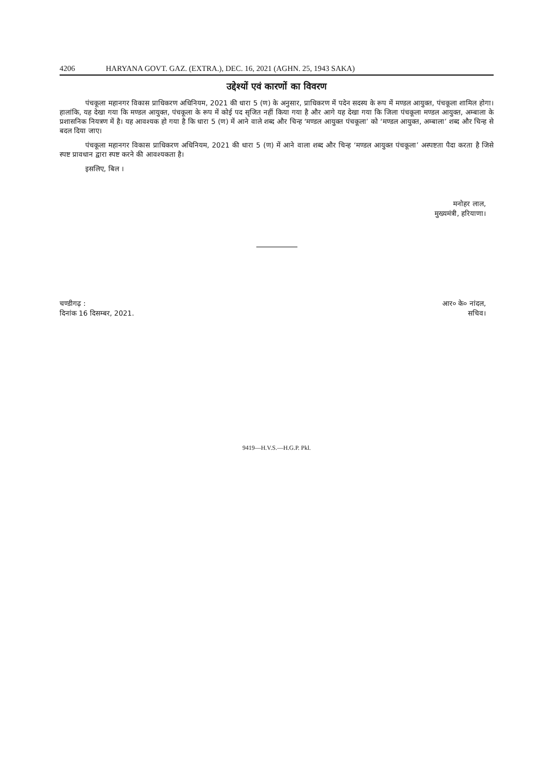4206 HARYANA GOVT. GAZ. (EXTRA.), DEC. 16, 2021 (AGHN. 25, 1943 SAKA)
उद्देश्यों एवं कारणों का विवरण
पंचकूला महानगर विकास प्राधिकरण अधिनियम, 2021 की धारा 5 (ण) के अनुसार, प्राधिकरण में पदेन सदस्य के रूप में मण्डल आयुक्त, पंचकूला शामिल होगा। हालांकि, यह देखा गया कि मण्डल आयुक्त, पंचकूला के रूप में कोई पद सृजित नहीं किया गया है और आगे यह देखा गया कि जिला पंचकूला मण्डल आयुक्त, अम्बाला के प्रशासनिक नियत्रण में है। यह आवश्यक हो गया है कि धारा 5 (ण) में आने वाले शब्द और चिन्ह ‘मण्डल आयुक्त पंचकूला’ को ‘मण्डल आयुक्त, अम्बाला’ शब्द और चिन्ह से बदल दिया जाए।
पंचकूला महानगर विकास प्राधिकरण अधिनियम, 2021 की धारा 5 (ण) में आने वाला शब्द और चिन्ह ‘मण्डल आयुक्त पंचकूला’ अस्पष्टता पैदा करता है जिसे स्पष्ट प्रावधान द्वारा स्पष्ट करने की आवश्यकता है।
इसलिए, बिल ।
मनोहर लाल,
मुख्यमंत्री, हरियाणा।
चण्डीगढ़ :
दिनांक 16 दिसम्बर, 2021.
आर० के० नांदल,
सचिव।
9419—H.V.S.—H.G.P. Pkl.